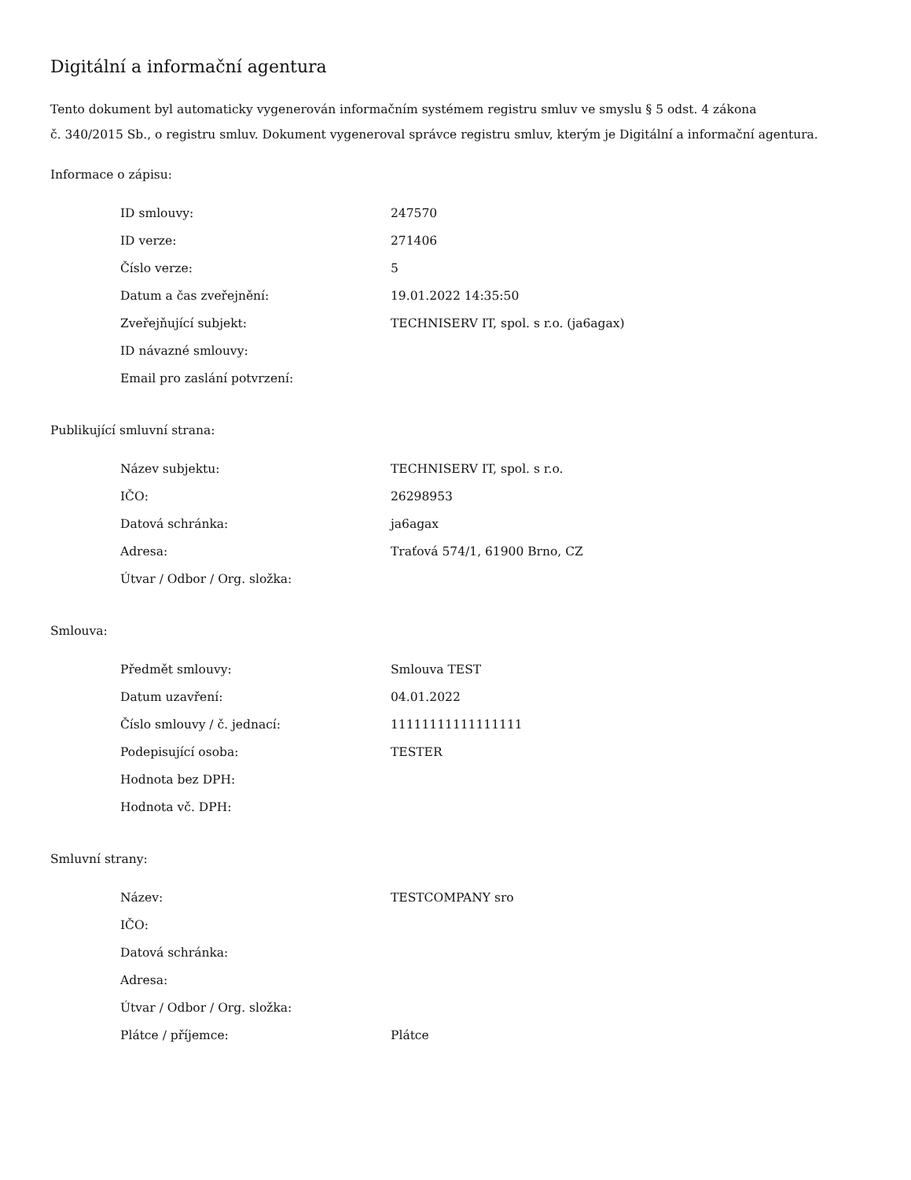Digitální a informační agentura
Tento dokument byl automaticky vygenerován informačním systémem registru smluv ve smyslu § 5 odst. 4 zákona
č. 340/2015 Sb., o registru smluv. Dokument vygeneroval správce registru smluv, kterým je Digitální a informační agentura.
Informace o zápisu:
| ID smlouvy: | 247570 |
| ID verze: | 271406 |
| Číslo verze: | 5 |
| Datum a čas zveřejnění: | 19.01.2022 14:35:50 |
| Zveřejňující subjekt: | TECHNISERV IT, spol. s r.o. (ja6agax) |
| ID návazné smlouvy: | |
| Email pro zaslání potvrzení: | |
Publikující smluvní strana:
| Název subjektu: | TECHNISERV IT, spol. s r.o. |
| IČO: | 26298953 |
| Datová schránka: | ja6agax |
| Adresa: | Traťová 574/1, 61900 Brno, CZ |
| Útvar / Odbor / Org. složka: | |
Smlouva:
| Předmět smlouvy: | Smlouva TEST |
| Datum uzavření: | 04.01.2022 |
| Číslo smlouvy / č. jednací: | 11111111111111111 |
| Podepisující osoba: | TESTER |
| Hodnota bez DPH: | |
| Hodnota vč. DPH: | |
Smluvní strany:
| Název: | TESTCOMPANY sro |
| IČO: | |
| Datová schránka: | |
| Adresa: | |
| Útvar / Odbor / Org. složka: | |
| Plátce / příjemce: | Plátce |